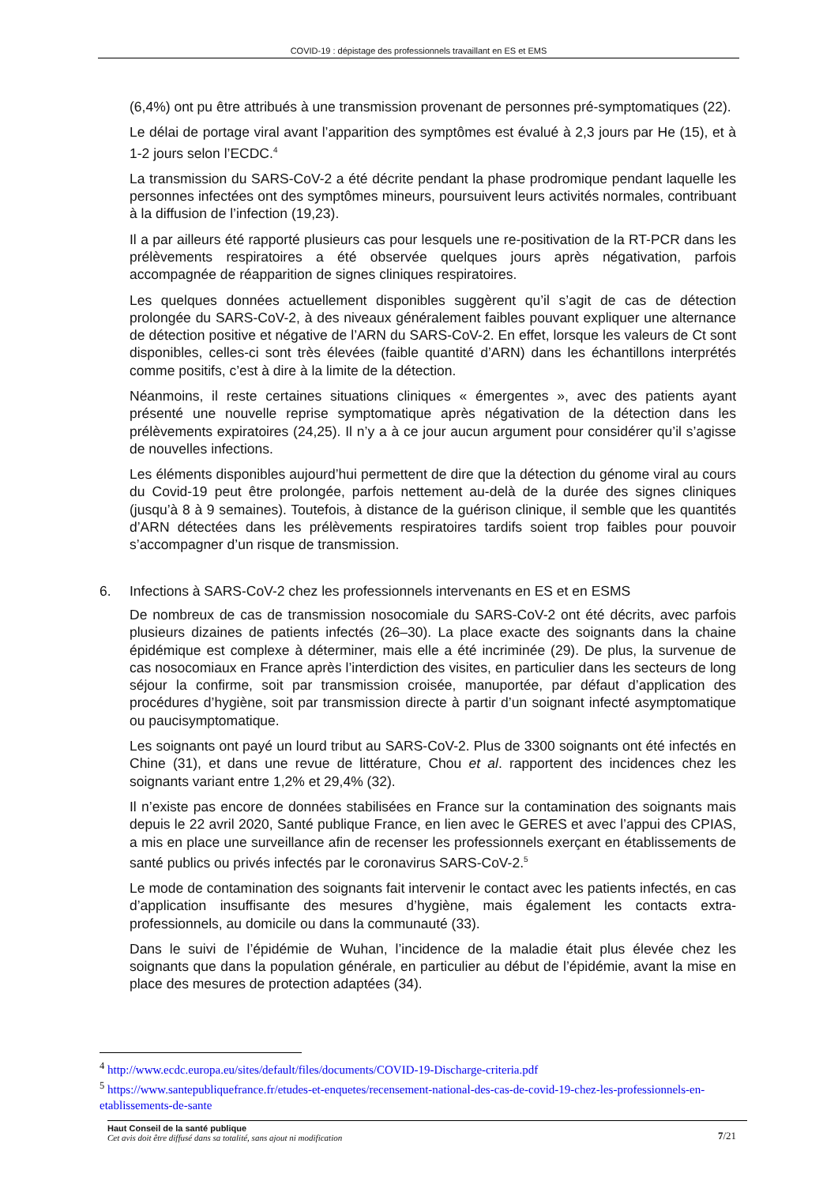COVID-19 : dépistage des professionnels travaillant en ES et EMS
(6,4%) ont pu être attribués à une transmission provenant de personnes pré-symptomatiques (22).
Le délai de portage viral avant l’apparition des symptômes est évalué à 2,3 jours par He (15), et à 1-2 jours selon l’ECDC.<sup>4</sup>
La transmission du SARS-CoV-2 a été décrite pendant la phase prodromique pendant laquelle les personnes infectées ont des symptômes mineurs, poursuivent leurs activités normales, contribuant à la diffusion de l’infection (19,23).
Il a par ailleurs été rapporté plusieurs cas pour lesquels une re-positivation de la RT-PCR dans les prélèvements respiratoires a été observée quelques jours après négativation, parfois accompagnée de réapparition de signes cliniques respiratoires.
Les quelques données actuellement disponibles suggèrent qu’il s’agit de cas de détection prolongée du SARS-CoV-2, à des niveaux généralement faibles pouvant expliquer une alternance de détection positive et négative de l’ARN du SARS-CoV-2. En effet, lorsque les valeurs de Ct sont disponibles, celles-ci sont très élevées (faible quantité d’ARN) dans les échantillons interprétés comme positifs, c’est à dire à la limite de la détection.
Néanmoins, il reste certaines situations cliniques « émergentes », avec des patients ayant présenté une nouvelle reprise symptomatique après négativation de la détection dans les prélèvements expiratoires (24,25). Il n’y a à ce jour aucun argument pour considérer qu’il s’agisse de nouvelles infections.
Les éléments disponibles aujourd’hui permettent de dire que la détection du génome viral au cours du Covid-19 peut être prolongée, parfois nettement au-delà de la durée des signes cliniques (jusqu’à 8 à 9 semaines). Toutefois, à distance de la guérison clinique, il semble que les quantités d’ARN détectées dans les prélèvements respiratoires tardifs soient trop faibles pour pouvoir s’accompagner d’un risque de transmission.
6. Infections à SARS-CoV-2 chez les professionnels intervenants en ES et en ESMS
De nombreux de cas de transmission nosocomiale du SARS-CoV-2 ont été décrits, avec parfois plusieurs dizaines de patients infectés (26–30). La place exacte des soignants dans la chaine épidémique est complexe à déterminer, mais elle a été incriminée (29). De plus, la survenue de cas nosocomiaux en France après l’interdiction des visites, en particulier dans les secteurs de long séjour la confirme, soit par transmission croisée, manuportée, par défaut d’application des procédures d’hygiène, soit par transmission directe à partir d’un soignant infecté asymptomatique ou paucisymptomatique.
Les soignants ont payé un lourd tribut au SARS-CoV-2. Plus de 3300 soignants ont été infectés en Chine (31), et dans une revue de littérature, Chou et al. rapportent des incidences chez les soignants variant entre 1,2% et 29,4% (32).
Il n’existe pas encore de données stabilisées en France sur la contamination des soignants mais depuis le 22 avril 2020, Santé publique France, en lien avec le GERES et avec l’appui des CPIAS, a mis en place une surveillance afin de recenser les professionnels exerçant en établissements de santé publics ou privés infectés par le coronavirus SARS-CoV-2.<sup>5</sup>
Le mode de contamination des soignants fait intervenir le contact avec les patients infectés, en cas d’application insuffisante des mesures d’hygiène, mais également les contacts extra-professionnels, au domicile ou dans la communauté (33).
Dans le suivi de l’épidémie de Wuhan, l’incidence de la maladie était plus élevée chez les soignants que dans la population générale, en particulier au début de l’épidémie, avant la mise en place des mesures de protection adaptées (34).
<sup>4</sup> http://www.ecdc.europa.eu/sites/default/files/documents/COVID-19-Discharge-criteria.pdf
<sup>5</sup> https://www.santepubliquefrance.fr/etudes-et-enquetes/recensement-national-des-cas-de-covid-19-chez-les-professionnels-en-etablissements-de-sante
Haut Conseil de la santé publique
Cet avis doit être diffusé dans sa totalité, sans ajout ni modification
7/21